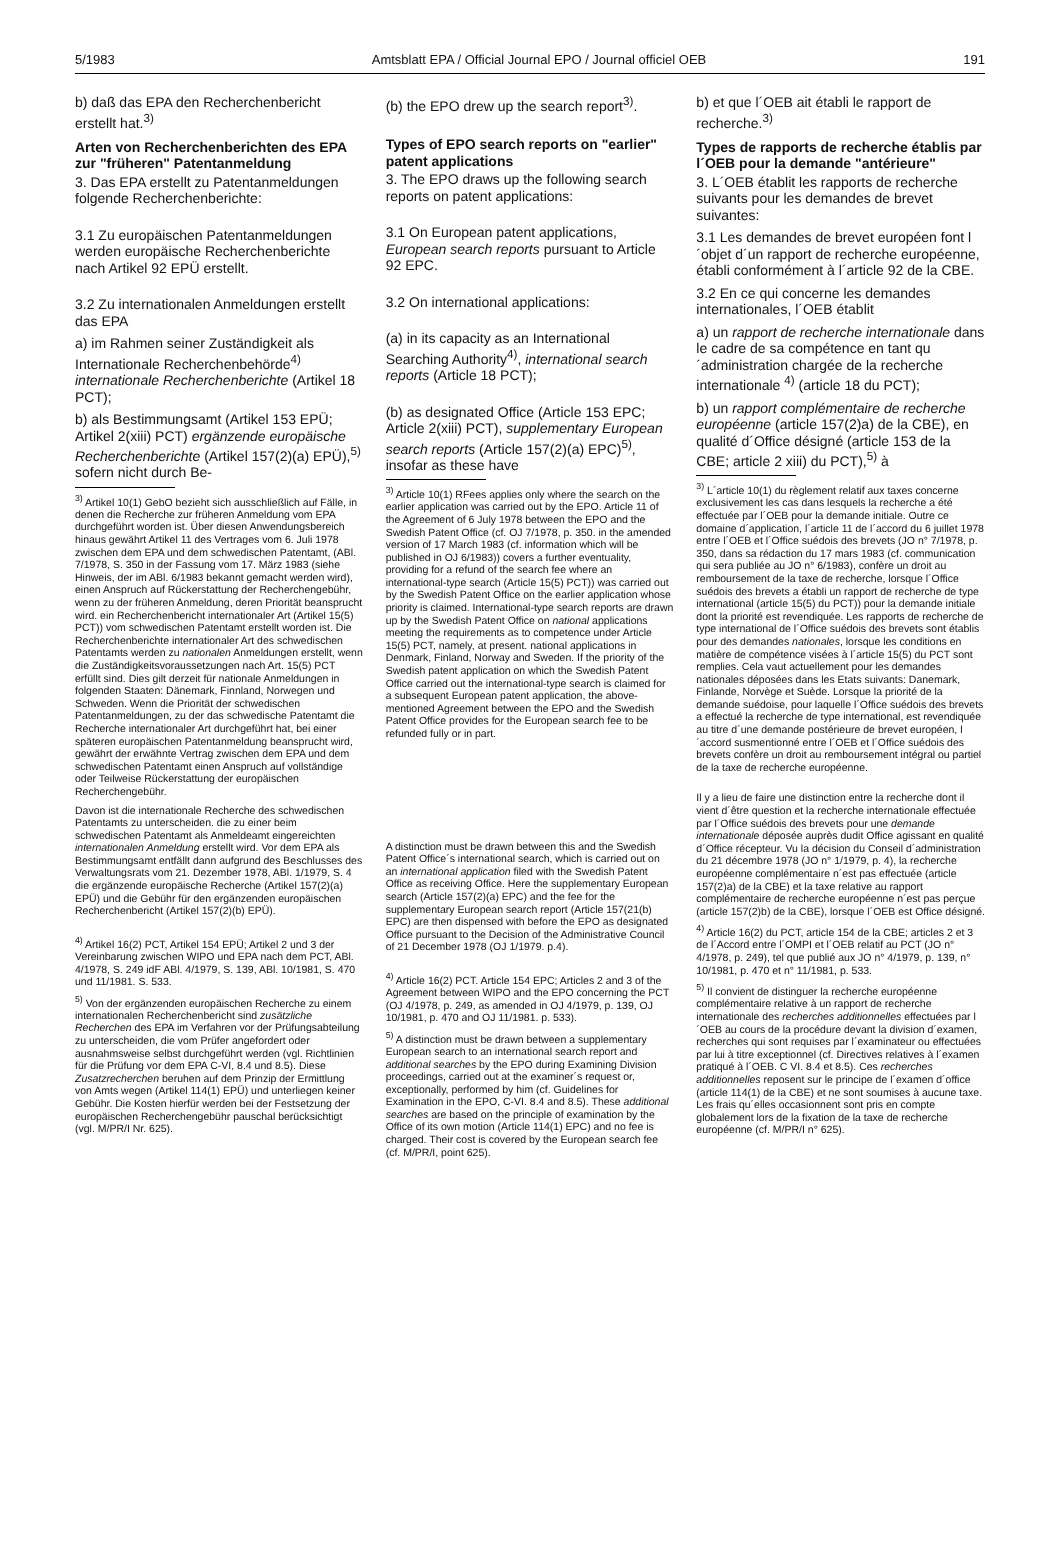5/1983 Amtsblatt EPA / Official Journal EPO / Journal officiel OEB 191
b) daß das EPA den Recherchenbericht erstellt hat.<sup>3)</sup>
Arten von Recherchenberichten des EPA zur "früheren" Patentanmeldung
3. Das EPA erstellt zu Patentanmeldungen folgende Recherchenberichte:
3.1 Zu europäischen Patentanmeldungen werden europäische Recherchenberichte nach Artikel 92 EPÜ erstellt.
3.2 Zu internationalen Anmeldungen erstellt das EPA
a) im Rahmen seiner Zuständigkeit als Internationale Recherchenbehörde<sup>4)</sup> internationale Recherchenberichte (Artikel 18 PCT);
b) als Bestimmungsamt (Artikel 153 EPÜ; Artikel 2(xiii) PCT) ergänzende europäische Recherchenberichte (Artikel 157(2)(a) EPÜ),<sup>5)</sup> sofern nicht durch Be-
<sup>3)</sup> Artikel 10(1) GebO bezieht sich ausschließlich auf Fälle, in denen die Recherche zur früheren Anmeldung vom EPA durchgeführt worden ist. Über diesen Anwendungsbereich hinaus gewährt Artikel 11 des Vertrages vom 6. Juli 1978 zwischen dem EPA und dem schwedischen Patentamt, (ABl. 7/1978, S. 350 in der Fassung vom 17. März 1983 (siehe Hinweis, der im ABl. 6/1983 bekannt gemacht werden wird), einen Anspruch auf Rückerstattung der Recherchengebühr, wenn zu der früheren Anmeldung, deren Priorität beansprucht wird. ein Recherchenbericht internationaler Art (Artikel 15(5) PCT)) vom schwedischen Patentamt erstellt worden ist. Die Recherchenberichte internationaler Art des schwedischen Patentamts werden zu nationalen Anmeldungen erstellt, wenn die Zuständigkeitsvoraussetzungen nach Art. 15(5) PCT erfüllt sind. Dies gilt derzeit für nationale Anmeldungen in folgenden Staaten: Dänemark, Finnland, Norwegen und Schweden. Wenn die Priorität der schwedischen Patentanmeldungen, zu der das schwedische Patentamt die Recherche internationaler Art durchgeführt hat, bei einer späteren europäischen Patentanmeldung beansprucht wird, gewährt der erwähnte Vertrag zwischen dem EPA und dem schwedischen Patentamt einen Anspruch auf vollständige oder Teilweise Rückerstattung der europäischen Recherchengebühr.
Davon ist die internationale Recherche des schwedischen Patentamts zu unterscheiden. die zu einer beim schwedischen Patentamt als Anmeldeamt eingereichten internationalen Anmeldung erstellt wird. Vor dem EPA als Bestimmungsamt entfällt dann aufgrund des Beschlusses des Verwaltungsrats vom 21. Dezember 1978, ABl. 1/1979, S. 4 die ergänzende europäische Recherche (Artikel 157(2)(a) EPÜ) und die Gebühr für den ergänzenden europäischen Recherchenbericht (Artikel 157(2)(b) EPÜ).
<sup>4)</sup> Artikel 16(2) PCT, Artikel 154 EPÜ; Artikel 2 und 3 der Vereinbarung zwischen WIPO und EPA nach dem PCT, ABl. 4/1978, S. 249 idF ABl. 4/1979, S. 139, ABl. 10/1981, S. 470 und 11/1981. S. 533.
<sup>5)</sup> Von der ergänzenden europäischen Recherche zu einem internationalen Recherchenbericht sind zusätzliche Recherchen des EPA im Verfahren vor der Prüfungsabteilung zu unterscheiden, die vom Prüfer angefordert oder ausnahmsweise selbst durchgeführt werden (vgl. Richtlinien für die Prüfung vor dem EPA C-VI, 8.4 und 8.5). Diese Zusatzrecherchen beruhen auf dem Prinzip der Ermittlung von Amts wegen (Artikel 114(1) EPÜ) und unterliegen keiner Gebühr. Die Kosten hierfür werden bei der Festsetzung der europäischen Recherchengebühr pauschal berücksichtigt (vgl. M/PR/I Nr. 625).
(b) the EPO drew up the search report<sup>3)</sup>.
Types of EPO search reports on "earlier" patent applications
3. The EPO draws up the following search reports on patent applications:
3.1 On European patent applications, European search reports pursuant to Article 92 EPC.
3.2 On international applications:
(a) in its capacity as an International Searching Authority<sup>4)</sup>, international search reports (Article 18 PCT);
(b) as designated Office (Article 153 EPC; Article 2(xiii) PCT), supplementary European search reports (Article 157(2)(a) EPC)<sup>5)</sup>, insofar as these have
<sup>3)</sup> Article 10(1) RFees applies only where the search on the earlier application was carried out by the EPO. Article 11 of the Agreement of 6 July 1978 between the EPO and the Swedish Patent Office (cf. OJ 7/1978, p. 350. in the amended version of 17 March 1983 (cf. information which will be published in OJ 6/1983)) covers a further eventuality, providing for a refund of the search fee where an international-type search (Article 15(5) PCT)) was carried out by the Swedish Patent Office on the earlier application whose priority is claimed. International-type search reports are drawn up by the Swedish Patent Office on national applications meeting the requirements as to competence under Article 15(5) PCT, namely, at present. national applications in Denmark, Finland, Norway and Sweden. If the priority of the Swedish patent application on which the Swedish Patent Office carried out the international-type search is claimed for a subsequent European patent application, the above-mentioned Agreement between the EPO and the Swedish Patent Office provides for the European search fee to be refunded fully or in part.
A distinction must be drawn between this and the Swedish Patent Office´s international search, which is carried out on an international application filed with the Swedish Patent Office as receiving Office. Here the supplementary European search (Article 157(2)(a) EPC) and the fee for the supplementary European search report (Article 157(21(b) EPC) are then dispensed with before the EPO as designated Office pursuant to the Decision of the Administrative Council of 21 December 1978 (OJ 1/1979. p.4).
<sup>4)</sup> Article 16(2) PCT. Article 154 EPC; Articles 2 and 3 of the Agreement between WIPO and the EPO concerning the PCT (OJ 4/1978, p. 249, as amended in OJ 4/1979, p. 139, OJ 10/1981, p. 470 and OJ 11/1981. p. 533).
<sup>5)</sup> A distinction must be drawn between a supplementary European search to an international search report and additional searches by the EPO during Examining Division proceedings, carried out at the examiner´s request or, exceptionally, performed by him (cf. Guidelines for Examination in the EPO, C-VI. 8.4 and 8.5). These additional searches are based on the principle of examination by the Office of its own motion (Article 114(1) EPC) and no fee is charged. Their cost is covered by the European search fee (cf. M/PR/I, point 625).
b) et que l´OEB ait établi le rapport de recherche.<sup>3)</sup>
Types de rapports de recherche établis par l´OEB pour la demande "antérieure"
3. L´OEB établit les rapports de recherche suivants pour les demandes de brevet suivantes:
3.1 Les demandes de brevet européen font l´objet d´un rapport de recherche européenne, établi conformément à l´article 92 de la CBE.
3.2 En ce qui concerne les demandes internationales, l´OEB établit
a) un rapport de recherche internationale dans le cadre de sa compétence en tant qu´administration chargée de la recherche internationale <sup>4)</sup> (article 18 du PCT);
b) un rapport complémentaire de recherche européenne (article 157(2)a) de la CBE), en qualité d´Office désigné (article 153 de la CBE; article 2 xiii) du PCT),<sup>5)</sup> à
<sup>3)</sup> L´article 10(1) du règlement relatif aux taxes concerne exclusivement les cas dans lesquels la recherche a été effectuée par l´OEB pour la demande initiale. Outre ce domaine d´application, l´article 11 de l´accord du 6 juillet 1978 entre l´OEB et l´Office suédois des brevets (JO n° 7/1978, p. 350, dans sa rédaction du 17 mars 1983 (cf. communication qui sera publiée au JO n° 6/1983), confère un droit au remboursement de la taxe de recherche, lorsque l´Office suédois des brevets a établi un rapport de recherche de type international (article 15(5) du PCT)) pour la demande initiale dont la priorité est revendiquée. Les rapports de recherche de type international de l´Office suédois des brevets sont établis pour des demandes nationales, lorsque les conditions en matière de compétence visées à l´article 15(5) du PCT sont remplies. Cela vaut actuellement pour les demandes nationales déposées dans les Etats suivants: Danemark, Finlande, Norvège et Suède. Lorsque la priorité de la demande suédoise, pour laquelle l´Office suédois des brevets a effectué la recherche de type international, est revendiquée au titre d´une demande postérieure de brevet européen, l´accord susmentionné entre l´OEB et l´Office suédois des brevets confère un droit au remboursement intégral ou partiel de la taxe de recherche européenne.
Il y a lieu de faire une distinction entre la recherche dont il vient d´être question et la recherche internationale effectuée par l´Office suédois des brevets pour une demande internationale déposée auprès dudit Office agissant en qualité d´Office récepteur. Vu la décision du Conseil d´administration du 21 décembre 1978 (JO n° 1/1979, p. 4), la recherche européenne complémentaire n´est pas effectuée (article 157(2)a) de la CBE) et la taxe relative au rapport complémentaire de recherche européenne n´est pas perçue (article 157(2)b) de la CBE), lorsque l´OEB est Office désigné.
<sup>4)</sup> Article 16(2) du PCT, article 154 de la CBE; articles 2 et 3 de l´Accord entre l´OMPI et l´OEB relatif au PCT (JO n° 4/1978, p. 249), tel que publié aux JO n° 4/1979, p. 139, n° 10/1981, p. 470 et n° 11/1981, p. 533.
<sup>5)</sup> Il convient de distinguer la recherche européenne complémentaire relative à un rapport de recherche internationale des recherches additionnelles effectuées par l´OEB au cours de la procédure devant la division d´examen, recherches qui sont requises par l´examinateur ou effectuées par lui à titre exceptionnel (cf. Directives relatives à l´examen pratiqué à l´OEB. C VI. 8.4 et 8.5). Ces recherches additionnelles reposent sur le principe de l´examen d´office (article 114(1) de la CBE) et ne sont soumises à aucune taxe. Les frais qu´elles occasionnent sont pris en compte globalement lors de la fixation de la taxe de recherche européenne (cf. M/PR/I n° 625).